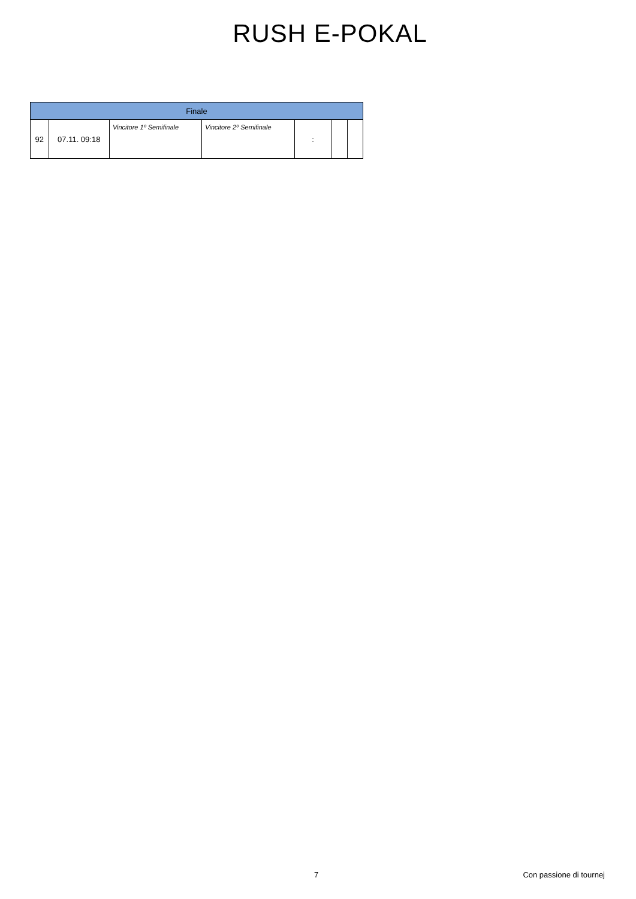RUSH E-POKAL
| Finale | | | | | | |
| --- | --- | --- | --- | --- | --- | --- |
| 92 | 07.11. 09:18 | Vincitore 1º Semifinale | Vincitore 2º Semifinale | : | | |
7 Con passione di tournej